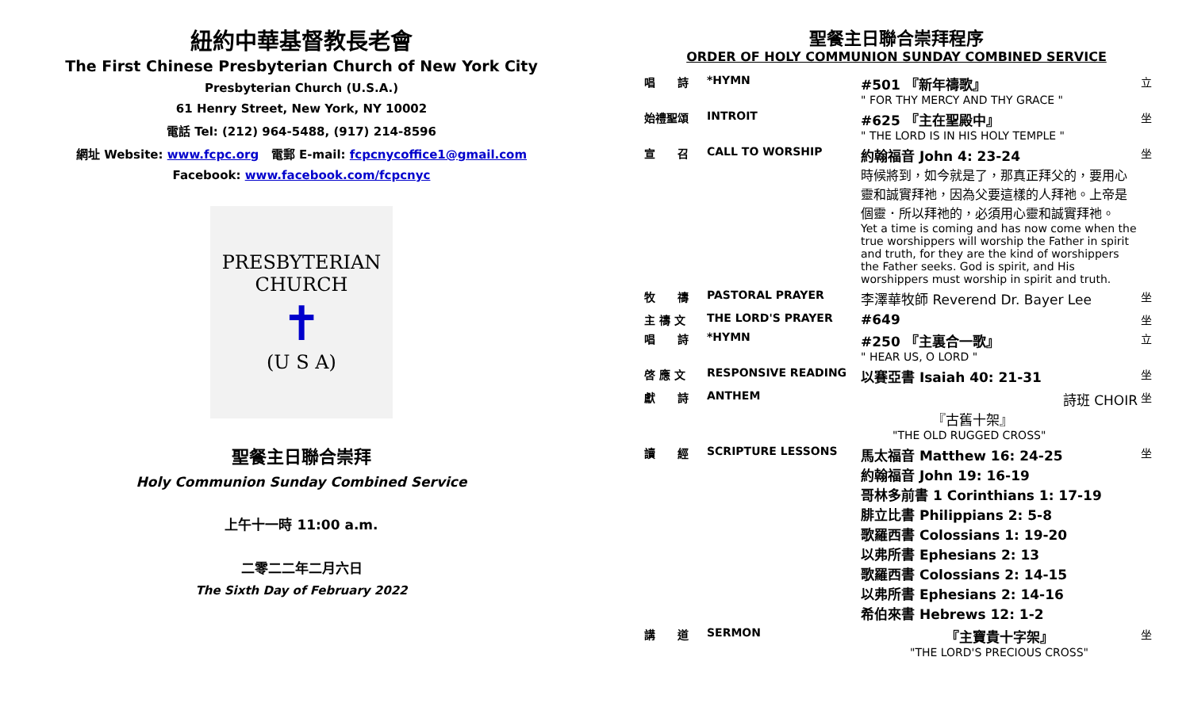紐約中華基督教長老會
The First Chinese Presbyterian Church of New York City
Presbyterian Church (U.S.A.)
61 Henry Street, New York, NY 10002
電話 Tel: (212) 964-5488, (917) 214-8596
網址 Website: www.fcpc.org 電郵 E-mail: fcpcnycoffice1@gmail.com
Facebook: www.facebook.com/fcpcnyc
PRESBYTERIAN CHURCH
✝
(U S A)
聖餐主日聯合崇拜
Holy Communion Sunday Combined Service
上午十一時 11:00 a.m.
二零二二年二月六日
The Sixth Day of February 2022
聖餐主日聯合崇拜程序
ORDER OF HOLY COMMUNION SUNDAY COMBINED SERVICE
| 唱 詩 | *HYMN | #501 『新年禱歌』 " FOR THY MERCY AND THY GRACE " | 立 |
| 始禮聖頌 | INTROIT | #625 『主在聖殿中』 " THE LORD IS IN HIS HOLY TEMPLE " | 坐 |
| 宣 召 | CALL TO WORSHIP | 約翰福音 John 4: 23-24 時候將到，如今就是了，那真正拜父的，要用心靈和誠實拜祂，因為父要這樣的人拜祂。上帝是個靈．所以拜祂的，必須用心靈和誠實拜祂。 Yet a time is coming and has now come when the true worshippers will worship the Father in spirit and truth, for they are the kind of worshippers the Father seeks. God is spirit, and His worshippers must worship in spirit and truth. | 坐 |
| 牧 禱 | PASTORAL PRAYER | 李澤華牧師 Reverend Dr. Bayer Lee | 坐 |
| 主 禱 文 | THE LORD'S PRAYER | #649 | 坐 |
| 唱 詩 | *HYMN | #250 『主裏合一歌』 " HEAR US, O LORD " | 立 |
| 啓 應 文 | RESPONSIVE READING | 以賽亞書 Isaiah 40: 21-31 | 坐 |
| 獻 詩 | ANTHEM | 詩班 CHOIR 『古舊十架』 "THE OLD RUGGED CROSS" | 坐 |
| 讀 經 | SCRIPTURE LESSONS | 馬太福音 Matthew 16: 24-25 約翰福音 John 19: 16-19 哥林多前書 1 Corinthians 1: 17-19 腓立比書 Philippians 2: 5-8 歌羅西書 Colossians 1: 19-20 以弗所書 Ephesians 2: 13 歌羅西書 Colossians 2: 14-15 以弗所書 Ephesians 2: 14-16 希伯來書 Hebrews 12: 1-2 | 坐 |
| 講 道 | SERMON | 『主寶貴十字架』 "THE LORD'S PRECIOUS CROSS" | 坐 |